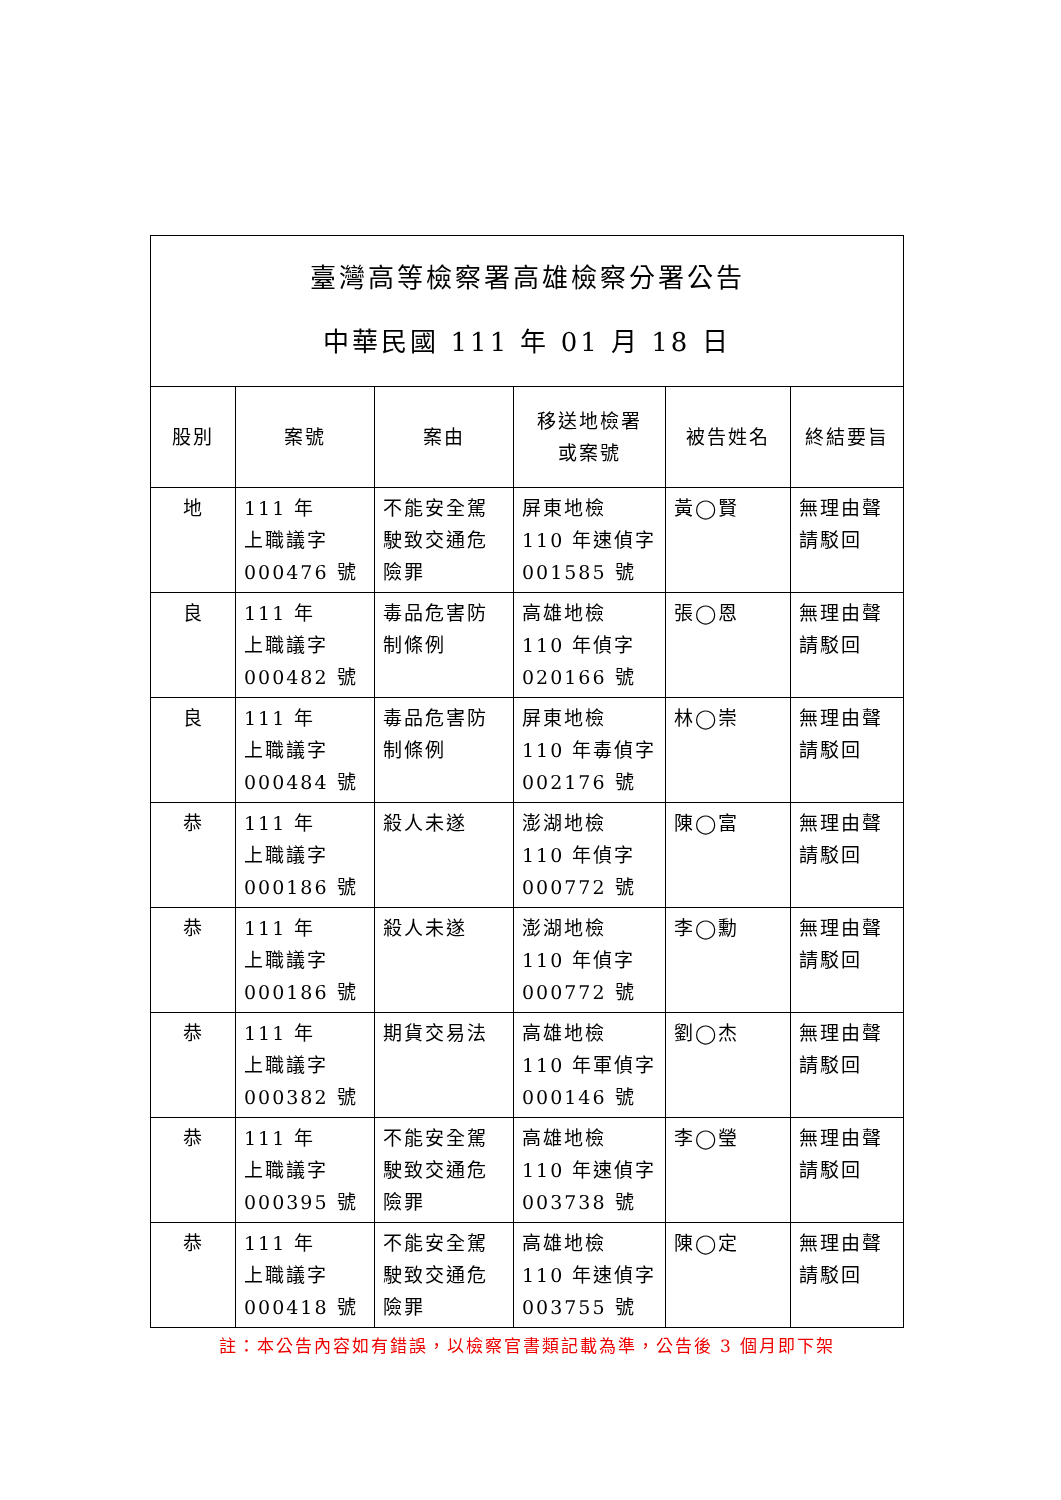| 臺灣高等檢察署高雄檢察分署公告 中華民國 111 年 01 月 18 日 | | | | | |
| 股別 | 案號 | 案由 | 移送地檢署 或案號 | 被告姓名 | 終結要旨 |
| 地 | 111 年 上職議字 000476 號 | 不能安全駕駛致交通危險罪 | 屏東地檢 110 年速偵字 001585 號 | 黃◯賢 | 無理由聲請駁回 |
| 良 | 111 年 上職議字 000482 號 | 毒品危害防制條例 | 高雄地檢 110 年偵字 020166 號 | 張◯恩 | 無理由聲請駁回 |
| 良 | 111 年 上職議字 000484 號 | 毒品危害防制條例 | 屏東地檢 110 年毒偵字 002176 號 | 林◯崇 | 無理由聲請駁回 |
| 恭 | 111 年 上職議字 000186 號 | 殺人未遂 | 澎湖地檢 110 年偵字 000772 號 | 陳◯富 | 無理由聲請駁回 |
| 恭 | 111 年 上職議字 000186 號 | 殺人未遂 | 澎湖地檢 110 年偵字 000772 號 | 李◯勳 | 無理由聲請駁回 |
| 恭 | 111 年 上職議字 000382 號 | 期貨交易法 | 高雄地檢 110 年軍偵字 000146 號 | 劉◯杰 | 無理由聲請駁回 |
| 恭 | 111 年 上職議字 000395 號 | 不能安全駕駛致交通危險罪 | 高雄地檢 110 年速偵字 003738 號 | 李◯瑩 | 無理由聲請駁回 |
| 恭 | 111 年 上職議字 000418 號 | 不能安全駕駛致交通危險罪 | 高雄地檢 110 年速偵字 003755 號 | 陳◯定 | 無理由聲請駁回 |
註：本公告內容如有錯誤，以檢察官書類記載為準，公告後 3 個月即下架